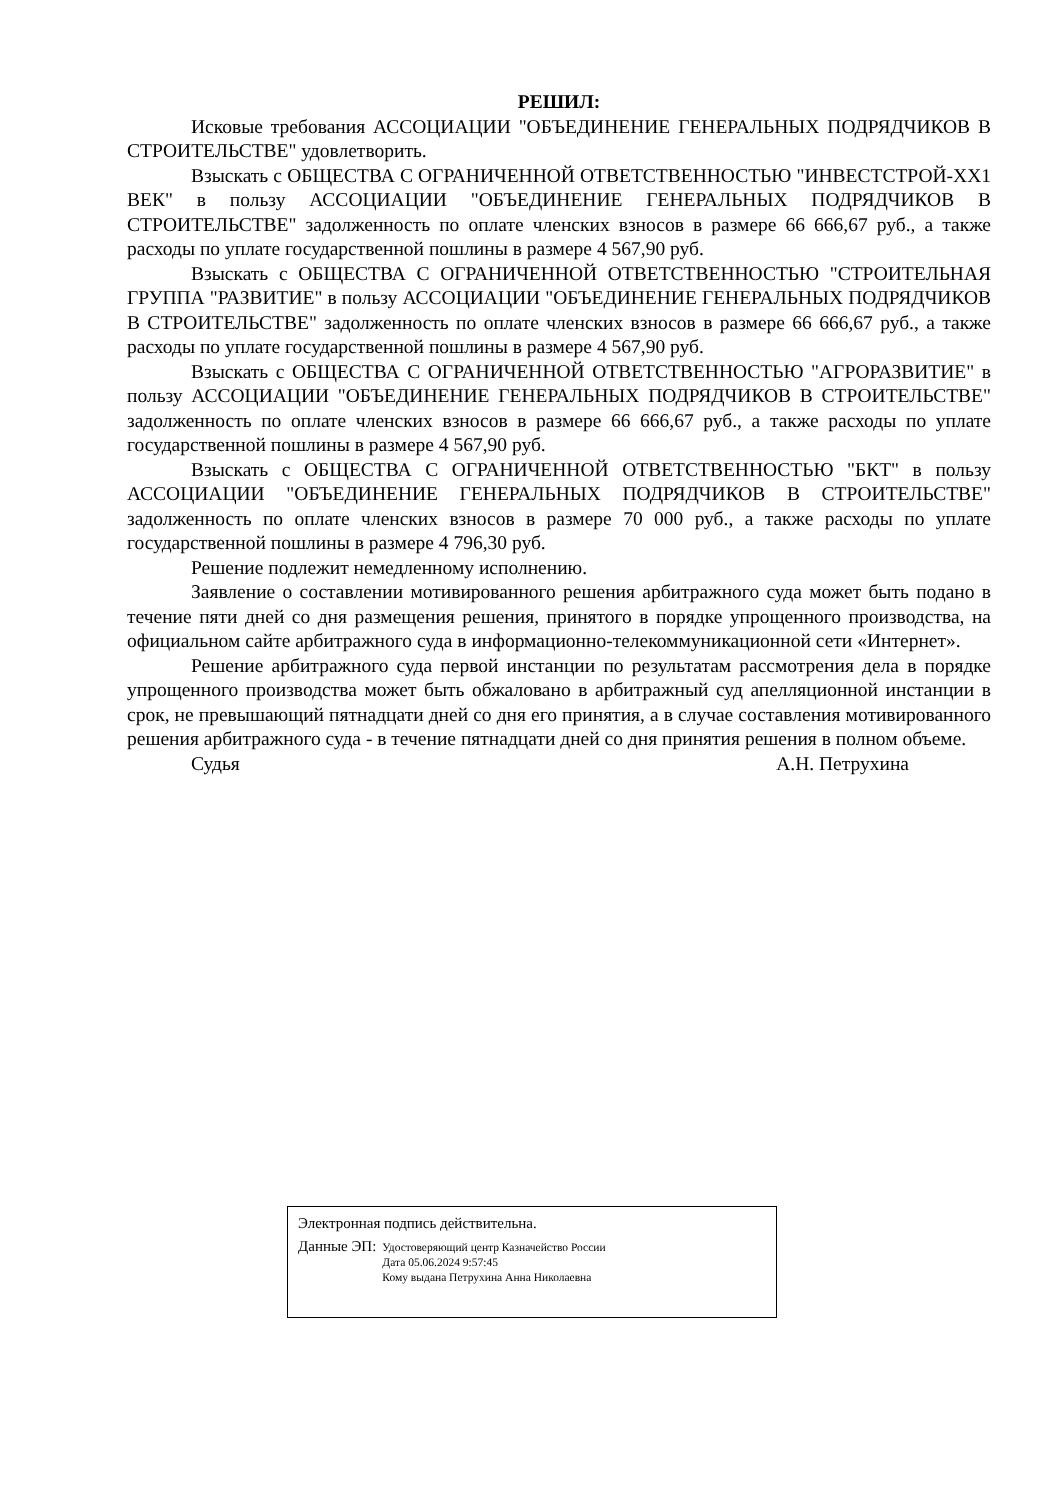РЕШИЛ:
Исковые требования АССОЦИАЦИИ "ОБЪЕДИНЕНИЕ ГЕНЕРАЛЬНЫХ ПОДРЯДЧИКОВ В СТРОИТЕЛЬСТВЕ" удовлетворить.
Взыскать с ОБЩЕСТВА С ОГРАНИЧЕННОЙ ОТВЕТСТВЕННОСТЬЮ "ИНВЕСТСТРОЙ-XX1 ВЕК" в пользу АССОЦИАЦИИ "ОБЪЕДИНЕНИЕ ГЕНЕРАЛЬНЫХ ПОДРЯДЧИКОВ В СТРОИТЕЛЬСТВЕ" задолженность по оплате членских взносов в размере 66 666,67 руб., а также расходы по уплате государственной пошлины в размере 4 567,90 руб.
Взыскать с ОБЩЕСТВА С ОГРАНИЧЕННОЙ ОТВЕТСТВЕННОСТЬЮ "СТРОИТЕЛЬНАЯ ГРУППА "РАЗВИТИЕ" в пользу АССОЦИАЦИИ "ОБЪЕДИНЕНИЕ ГЕНЕРАЛЬНЫХ ПОДРЯДЧИКОВ В СТРОИТЕЛЬСТВЕ" задолженность по оплате членских взносов в размере 66 666,67 руб., а также расходы по уплате государственной пошлины в размере 4 567,90 руб.
Взыскать с ОБЩЕСТВА С ОГРАНИЧЕННОЙ ОТВЕТСТВЕННОСТЬЮ "АГРОРАЗВИТИЕ" в пользу АССОЦИАЦИИ "ОБЪЕДИНЕНИЕ ГЕНЕРАЛЬНЫХ ПОДРЯДЧИКОВ В СТРОИТЕЛЬСТВЕ" задолженность по оплате членских взносов в размере 66 666,67 руб., а также расходы по уплате государственной пошлины в размере 4 567,90 руб.
Взыскать с ОБЩЕСТВА С ОГРАНИЧЕННОЙ ОТВЕТСТВЕННОСТЬЮ "БКТ" в пользу АССОЦИАЦИИ "ОБЪЕДИНЕНИЕ ГЕНЕРАЛЬНЫХ ПОДРЯДЧИКОВ В СТРОИТЕЛЬСТВЕ" задолженность по оплате членских взносов в размере 70 000 руб., а также расходы по уплате государственной пошлины в размере 4 796,30 руб.
Решение подлежит немедленному исполнению.
Заявление о составлении мотивированного решения арбитражного суда может быть подано в течение пяти дней со дня размещения решения, принятого в порядке упрощенного производства, на официальном сайте арбитражного суда в информационно-телекоммуникационной сети «Интернет».
Решение арбитражного суда первой инстанции по результатам рассмотрения дела в порядке упрощенного производства может быть обжаловано в арбитражный суд апелляционной инстанции в срок, не превышающий пятнадцати дней со дня его принятия, а в случае составления мотивированного решения арбитражного суда - в течение пятнадцати дней со дня принятия решения в полном объеме.
Судья А.Н. Петрухина
Электронная подпись действительна.
Данные ЭП:
Удостоверяющий центр Казначейство России
Дата 05.06.2024 9:57:45
Кому выдана Петрухина Анна Николаевна